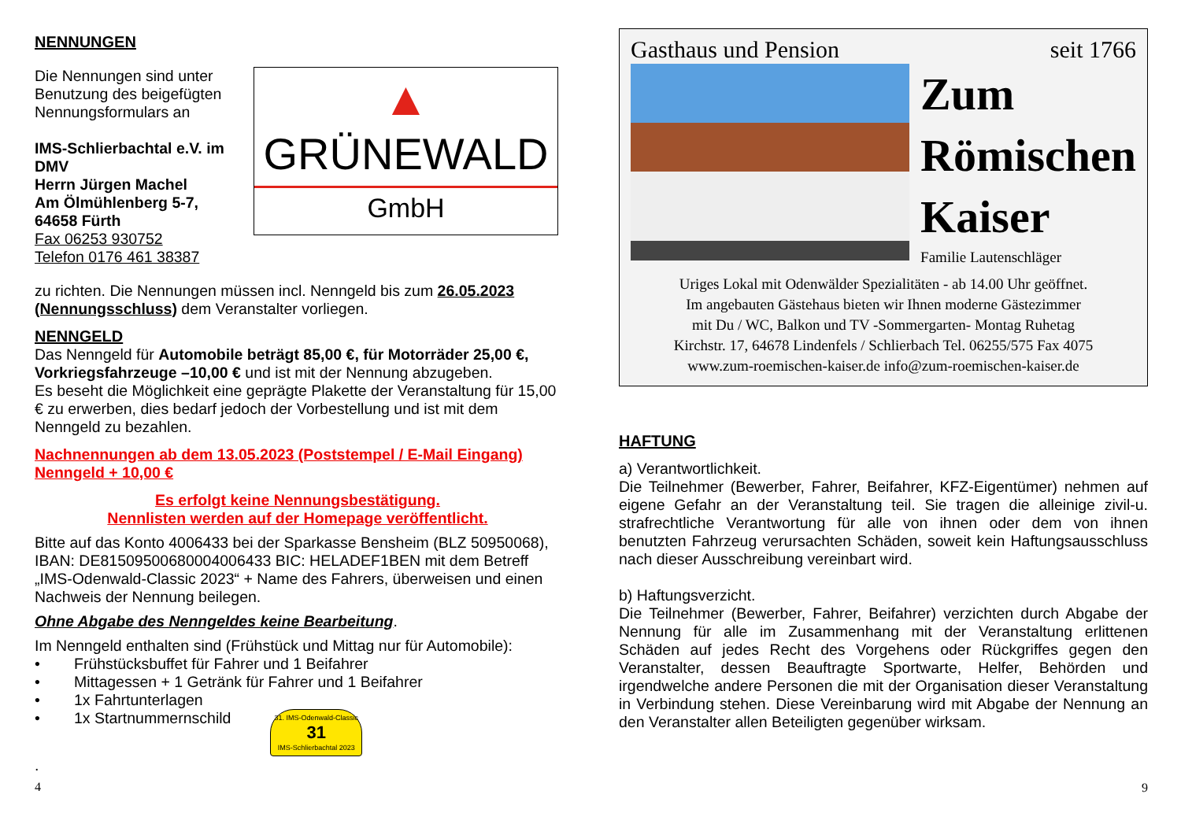NENNUNGEN
Die Nennungen sind unter Benutzung des beigefügten Nennungsformulars an
IMS-Schlierbachtal e.V. im DMV
Herrn Jürgen Machel
Am Ölmühlenberg 5-7,
64658 Fürth
Fax 06253 930752
Telefon 0176 461 38387
▲
GRÜNEWALD
GmbH
zu richten. Die Nennungen müssen incl. Nenngeld bis zum 26.05.2023 (Nennungsschluss) dem Veranstalter vorliegen.
NENNGELD
Das Nenngeld für Automobile beträgt 85,00 €, für Motorräder 25,00 €, Vorkriegsfahrzeuge –10,00 € und ist mit der Nennung abzugeben.
Es beseht die Möglichkeit eine geprägte Plakette der Veranstaltung für 15,00 € zu erwerben, dies bedarf jedoch der Vorbestellung und ist mit dem Nenngeld zu bezahlen.
Nachnennungen ab dem 13.05.2023 (Poststempel / E-Mail Eingang) Nenngeld + 10,00 €
Es erfolgt keine Nennungsbestätigung.
Nennlisten werden auf der Homepage veröffentlicht.
Bitte auf das Konto 4006433 bei der Sparkasse Bensheim (BLZ 50950068), IBAN: DE81509500680004006433 BIC: HELADEF1BEN mit dem Betreff „IMS-Odenwald-Classic 2023“ + Name des Fahrers, überweisen und einen Nachweis der Nennung beilegen.
Ohne Abgabe des Nenngeldes keine Bearbeitung.
Im Nenngeld enthalten sind (Frühstück und Mittag nur für Automobile):
• Frühstücksbuffet für Fahrer und 1 Beifahrer
• Mittagessen + 1 Getränk für Fahrer und 1 Beifahrer
• 1x Fahrtunterlagen
• 1x Startnummernschild 31. IMS-Odenwald-Classic
31
IMS-Schlierbachtal 2023
.
4
Gasthaus und Pension seit 1766
Zum
Römischen
Kaiser
Familie Lautenschläger
Uriges Lokal mit Odenwälder Spezialitäten - ab 14.00 Uhr geöffnet.
Im angebauten Gästehaus bieten wir Ihnen moderne Gästezimmer
mit Du / WC, Balkon und TV -Sommergarten- Montag Ruhetag
Kirchstr. 17, 64678 Lindenfels / Schlierbach Tel. 06255/575 Fax 4075
www.zum-roemischen-kaiser.de info@zum-roemischen-kaiser.de
HAFTUNG
a) Verantwortlichkeit.
Die Teilnehmer (Bewerber, Fahrer, Beifahrer, KFZ-Eigentümer) nehmen auf eigene Gefahr an der Veranstaltung teil. Sie tragen die alleinige zivil-u. strafrechtliche Verantwortung für alle von ihnen oder dem von ihnen benutzten Fahrzeug verursachten Schäden, soweit kein Haftungsausschluss nach dieser Ausschreibung vereinbart wird.
b) Haftungsverzicht.
Die Teilnehmer (Bewerber, Fahrer, Beifahrer) verzichten durch Abgabe der Nennung für alle im Zusammenhang mit der Veranstaltung erlittenen Schäden auf jedes Recht des Vorgehens oder Rückgriffes gegen den Veranstalter, dessen Beauftragte Sportwarte, Helfer, Behörden und irgendwelche andere Personen die mit der Organisation dieser Veranstaltung in Verbindung stehen. Diese Vereinbarung wird mit Abgabe der Nennung an den Veranstalter allen Beteiligten gegenüber wirksam.
9